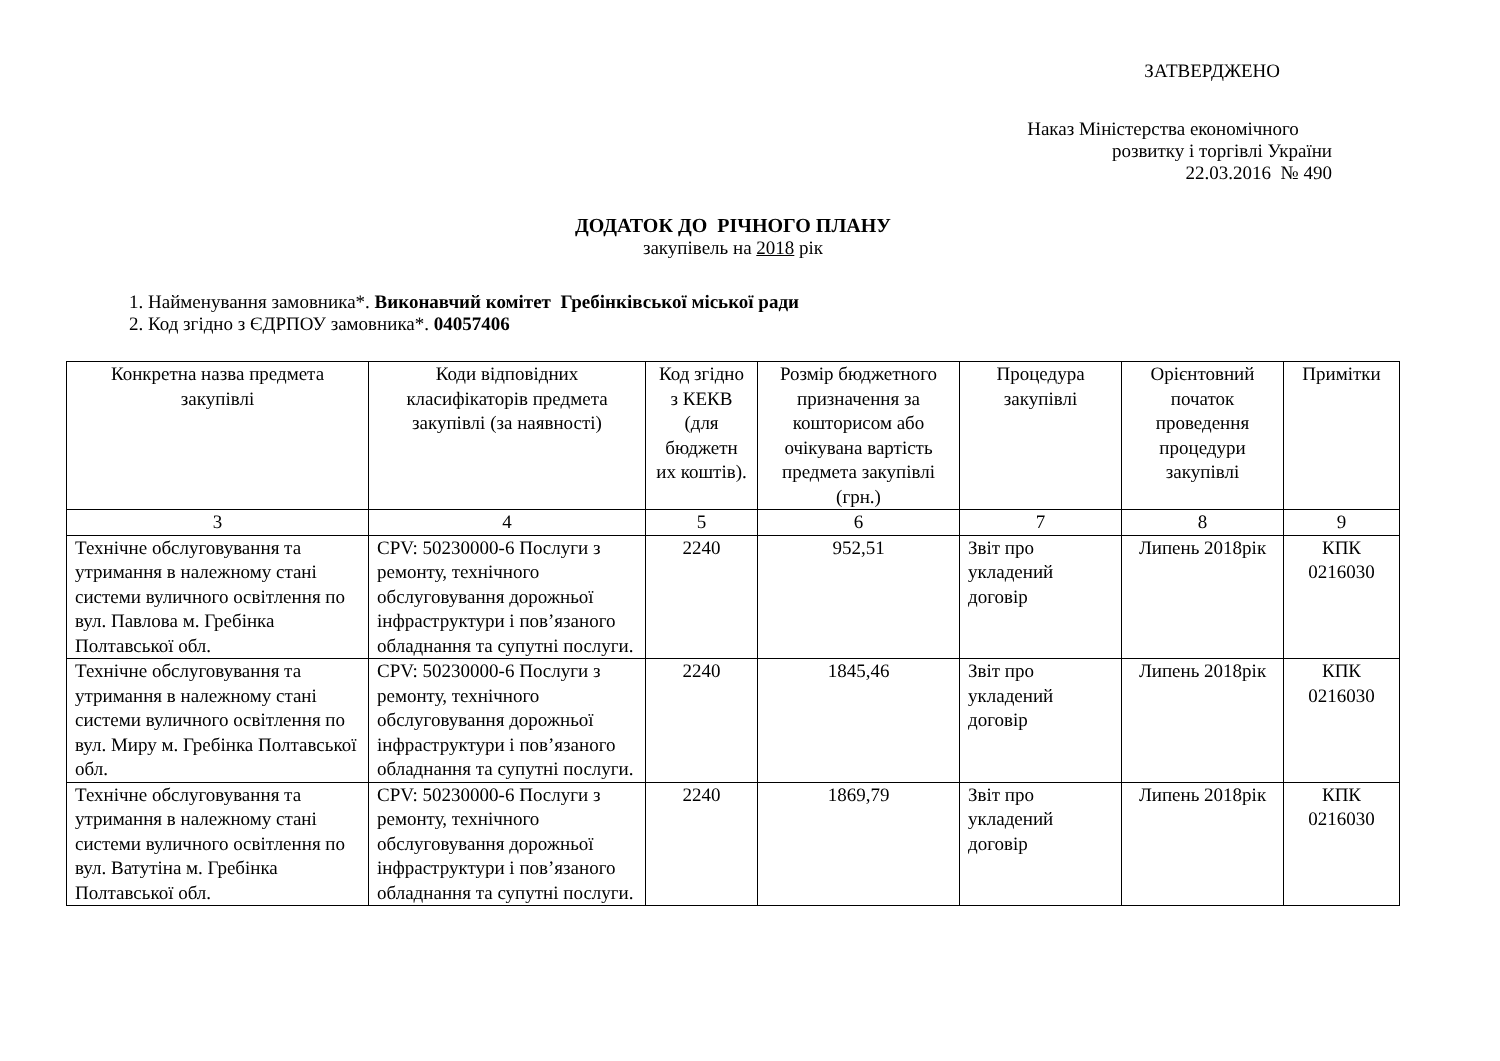ЗАТВЕРДЖЕНО
Наказ Міністерства економічного
розвитку і торгівлі України
22.03.2016 № 490
ДОДАТОК ДО РІЧНОГО ПЛАНУ
закупівель на 2018 рік
1. Найменування замовника*. Виконавчий комітет Гребінківської міської ради
2. Код згідно з ЄДРПОУ замовника*. 04057406
| Конкретна назва предмета закупівлі | Коди відповідних класифікаторів предмета закупівлі (за наявності) | Код згідно з КЕКВ (для бюджетн их коштів). | Розмір бюджетного призначення за кошторисом або очікувана вартість предмета закупівлі (грн.) | Процедура закупівлі | Орієнтовний початок проведення процедури закупівлі | Примітки |
| --- | --- | --- | --- | --- | --- | --- |
| 3 | 4 | 5 | 6 | 7 | 8 | 9 |
| Технічне обслуговування та утримання в належному стані системи вуличного освітлення по вул. Павлова м. Гребінка Полтавської обл. | CPV: 50230000-6 Послуги з ремонту, технічного обслуговування дорожньої інфраструктури і пов’язаного обладнання та супутні послуги. | 2240 | 952,51 | Звіт про укладений договір | Липень 2018рік | КПК 0216030 |
| Технічне обслуговування та утримання в належному стані системи вуличного освітлення по вул. Миру м. Гребінка Полтавської обл. | CPV: 50230000-6 Послуги з ремонту, технічного обслуговування дорожньої інфраструктури і пов’язаного обладнання та супутні послуги. | 2240 | 1845,46 | Звіт про укладений договір | Липень 2018рік | КПК 0216030 |
| Технічне обслуговування та утримання в належному стані системи вуличного освітлення по вул. Ватутіна м. Гребінка Полтавської обл. | CPV: 50230000-6 Послуги з ремонту, технічного обслуговування дорожньої інфраструктури і пов’язаного обладнання та супутні послуги. | 2240 | 1869,79 | Звіт про укладений договір | Липень 2018рік | КПК 0216030 |